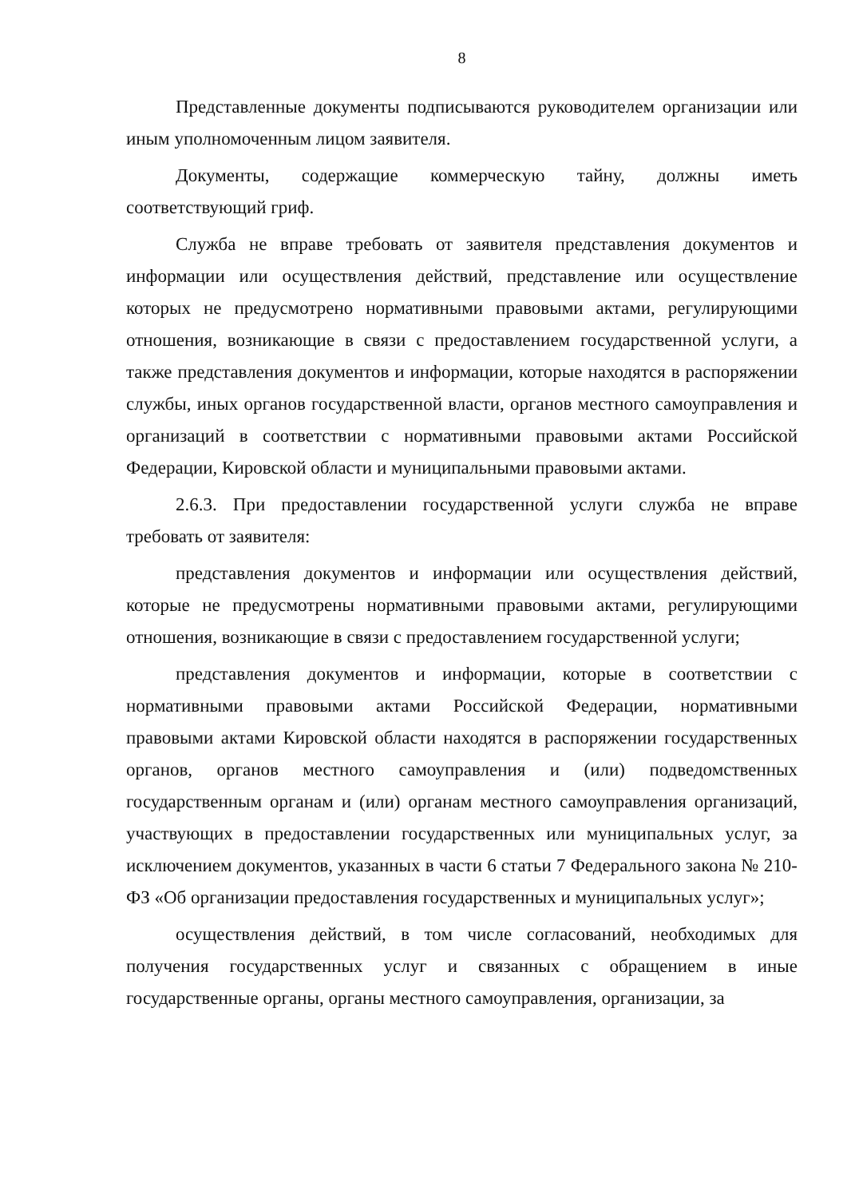8
Представленные документы подписываются руководителем организации или иным уполномоченным лицом заявителя.
Документы, содержащие коммерческую тайну, должны иметь соответствующий гриф.
Служба не вправе требовать от заявителя представления документов и информации или осуществления действий, представление или осуществление которых не предусмотрено нормативными правовыми актами, регулирующими отношения, возникающие в связи с предоставлением государственной услуги, а также представления документов и информации, которые находятся в распоряжении службы, иных органов государственной власти, органов местного самоуправления и организаций в соответствии с нормативными правовыми актами Российской Федерации, Кировской области и муниципальными правовыми актами.
2.6.3. При предоставлении государственной услуги служба не вправе требовать от заявителя:
представления документов и информации или осуществления действий, которые не предусмотрены нормативными правовыми актами, регулирующими отношения, возникающие в связи с предоставлением государственной услуги;
представления документов и информации, которые в соответствии с нормативными правовыми актами Российской Федерации, нормативными правовыми актами Кировской области находятся в распоряжении государственных органов, органов местного самоуправления и (или) подведомственных государственным органам и (или) органам местного самоуправления организаций, участвующих в предоставлении государственных или муниципальных услуг, за исключением документов, указанных в части 6 статьи 7 Федерального закона № 210-ФЗ «Об организации предоставления государственных и муниципальных услуг»;
осуществления действий, в том числе согласований, необходимых для получения государственных услуг и связанных с обращением в иные государственные органы, органы местного самоуправления, организации, за